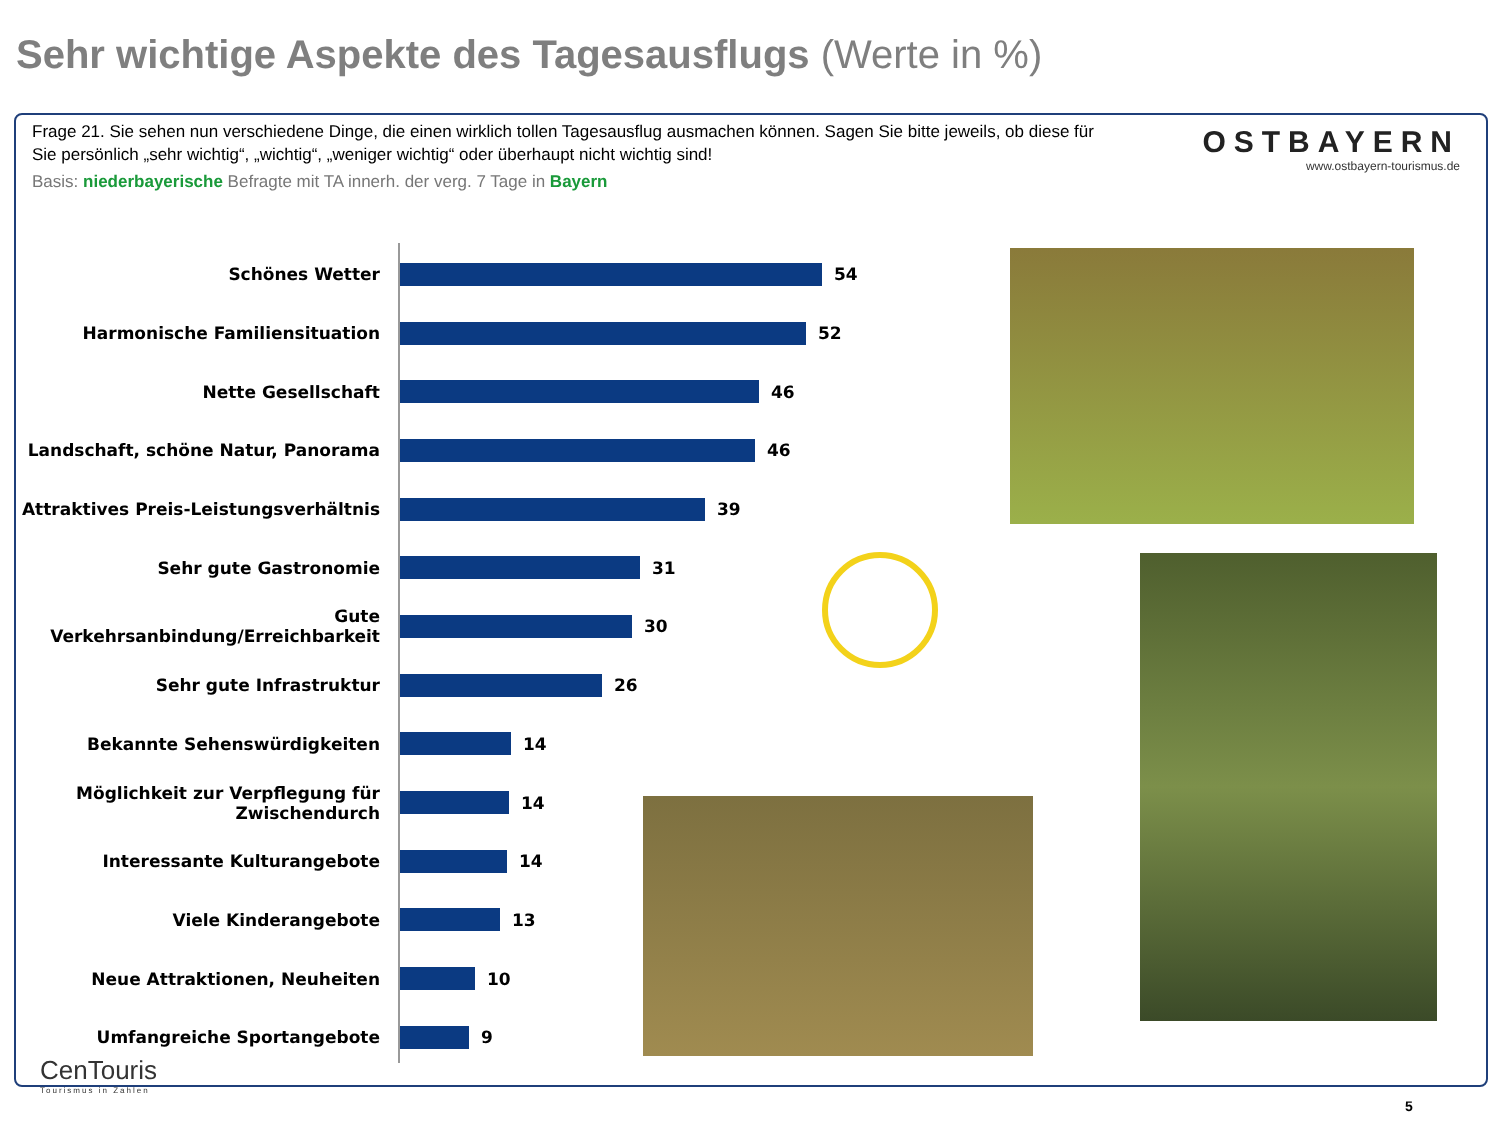Sehr wichtige Aspekte des Tagesausflugs (Werte in %)
Frage 21. Sie sehen nun verschiedene Dinge, die einen wirklich tollen Tagesausflug ausmachen können. Sagen Sie bitte jeweils, ob diese für Sie persönlich „sehr wichtig“, „wichtig“, „weniger wichtig“ oder überhaupt nicht wichtig sind!
Basis: niederbayerische Befragte mit TA innerh. der verg. 7 Tage in Bayern
OSTBAYERN
www.ostbayern-tourismus.de
Schönes Wetter 54
Harmonische Familiensituation 52
Nette Gesellschaft 46
Landschaft, schöne Natur, Panorama 46
Attraktives Preis-Leistungsverhältnis
39
Sehr gute Gastronomie 31
Gute Verkehrsanbindung/Erreichbarkeit
30
Sehr gute Infrastruktur 26
Bekannte Sehenswürdigkeiten 14
Möglichkeit zur Verpflegung für Zwischendurch
14
Interessante Kulturangebote 14
Viele Kinderangebote 13
Neue Attraktionen, Neuheiten 10
Umfangreiche Sportangebote 9
CenTouris
Tourismus in Zahlen
5